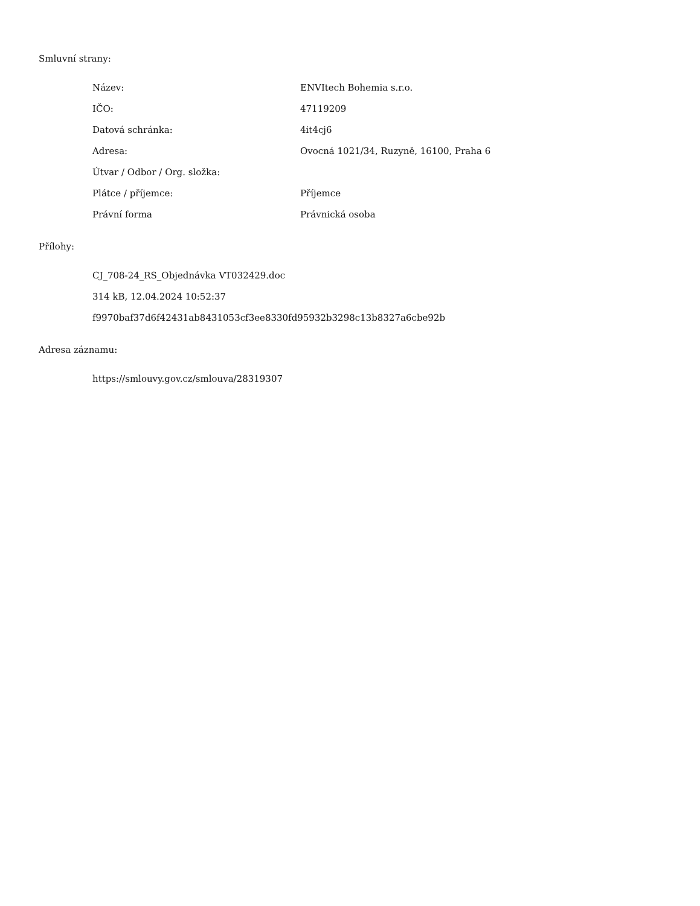Smluvní strany:
| Název: | ENVItech Bohemia s.r.o. |
| IČO: | 47119209 |
| Datová schránka: | 4it4cj6 |
| Adresa: | Ovocná 1021/34, Ruzyně, 16100, Praha 6 |
| Útvar / Odbor / Org. složka: | |
| Plátce / příjemce: | Příjemce |
| Právní forma | Právnická osoba |
Přílohy:
CJ_708-24_RS_Objednávka VT032429.doc
314 kB, 12.04.2024 10:52:37
f9970baf37d6f42431ab8431053cf3ee8330fd95932b3298c13b8327a6cbe92b
Adresa záznamu:
https://smlouvy.gov.cz/smlouva/28319307